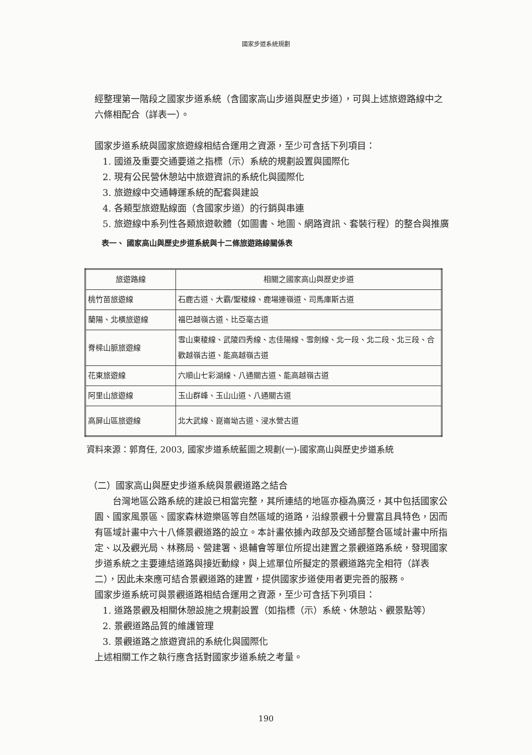國家步道系統規劃
經整理第一階段之國家步道系統（含國家高山步道與歷史步道），可與上述旅遊路線中之六條相配合（詳表一）。
國家步道系統與國家旅遊線相結合運用之資源，至少可含括下列項目：
1. 國道及重要交通要道之指標（示）系統的規劃設置與國際化
2. 現有公民營休憩站中旅遊資訊的系統化與國際化
3. 旅遊線中交通轉運系統的配套與建設
4. 各類型旅遊點線面（含國家步道）的行銷與串連
5. 旅遊線中系列性各類旅遊軟體（如圖書、地圖、網路資訊、套裝行程）的整合與推廣
表一、 國家高山與歷史步道系統與十二條旅遊路線關係表
| 旅遊路線 | 相關之國家高山與歷史步道 |
| --- | --- |
| 桃竹苗旅遊線 | 石鹿古道、大霸/聖稜線、鹿場連嶺道、司馬庫斯古道 |
| 蘭陽、北橫旅遊線 | 福巴越嶺古道、比亞毫古道 |
| 脊樑山脈旅遊線 | 雪山東稜線、武陵四秀線、志佳陽線、雪劍線、北一段、北二段、北三段、合歡越嶺古道、能高越嶺古道 |
| 花東旅遊線 | 六順山七彩湖線、八通關古道、能高越嶺古道 |
| 阿里山旅遊線 | 玉山群峰、玉山山道、八通關古道 |
| 高屏山區旅遊線 | 北大武線、崑崙坳古道、浸水營古道 |
資料來源：郭育任, 2003, 國家步道系統藍圖之規劃(一)-國家高山與歷史步道系統
（二）國家高山與歷史步道系統與景觀道路之結合
台灣地區公路系統的建設已相當完整，其所連結的地區亦極為廣泛，其中包括國家公園、國家風景區、國家森林遊樂區等自然區域的道路，沿線景觀十分豐富且具特色，因而有區域計畫中六十八條景觀道路的設立。本計畫依據內政部及交通部整合區域計畫中所指定、以及觀光局、林務局、營建署、退輔會等單位所提出建置之景觀道路系統，發現國家步道系統之主要連結道路與接近動線，與上述單位所擬定的景觀道路完全相符（詳表二），因此未來應可結合景觀道路的建置，提供國家步道使用者更完善的服務。
國家步道系統可與景觀道路相結合運用之資源，至少可含括下列項目：
1. 道路景觀及相關休憩設施之規劃設置（如指標（示）系統、休憩站、觀景點等）
2. 景觀道路品質的維護管理
3. 景觀道路之旅遊資訊的系統化與國際化
上述相關工作之執行應含括對國家步道系統之考量。
190